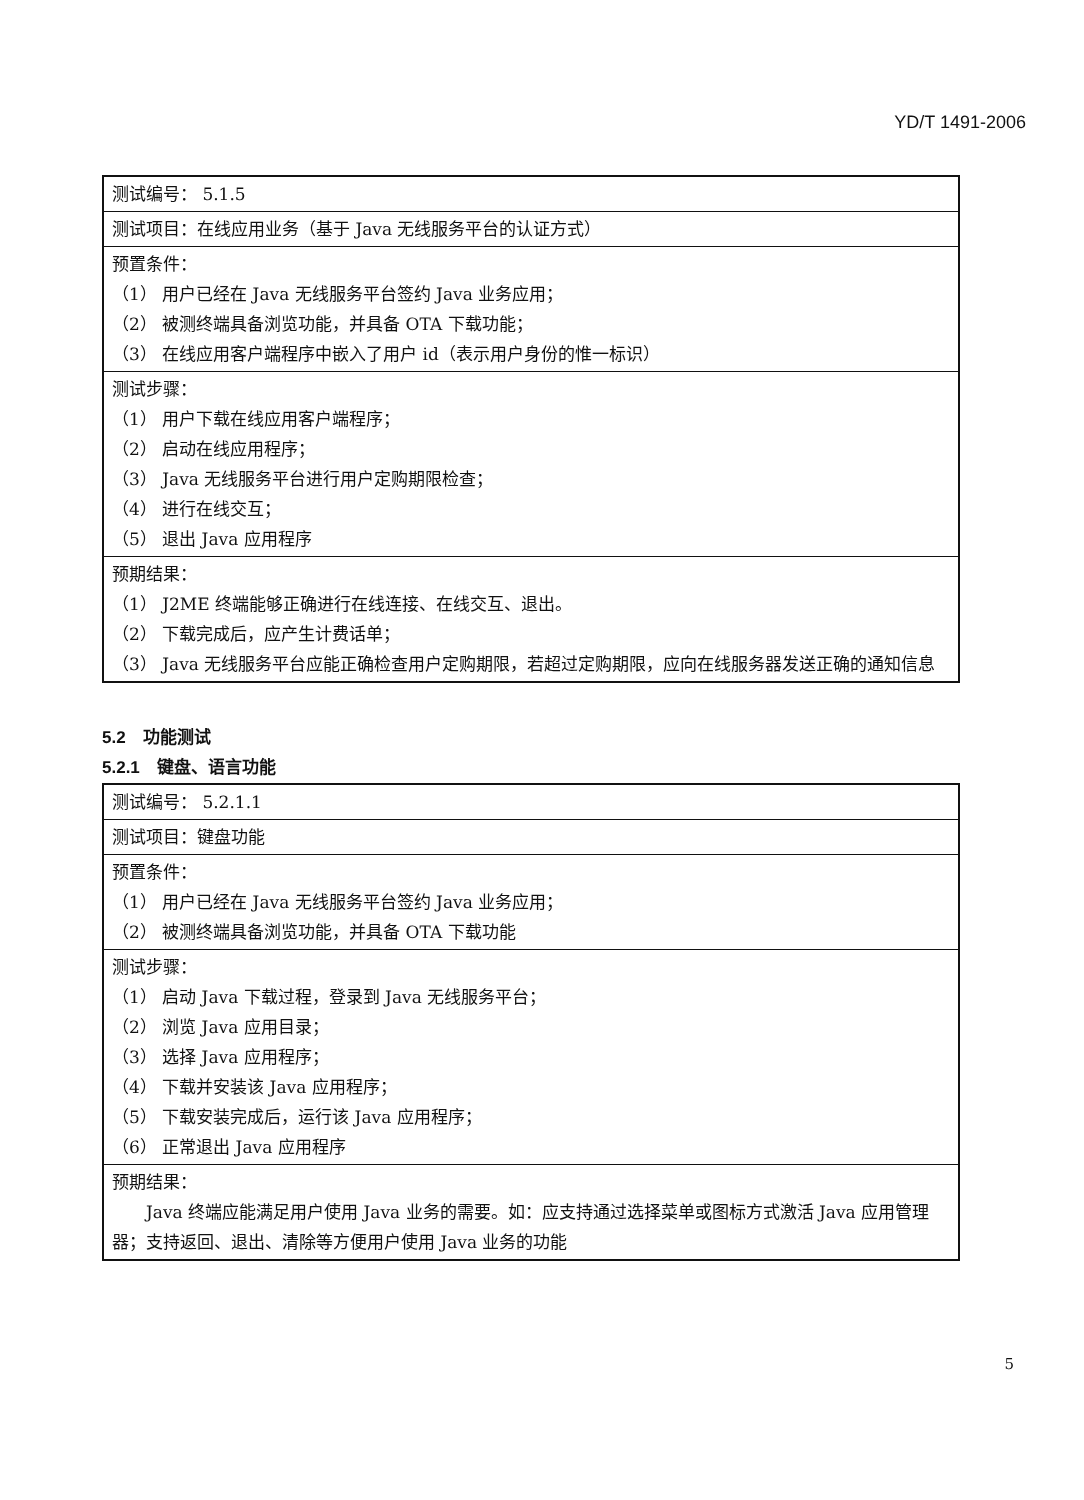YD/T 1491-2006
| 测试编号： 5.1.5 |
| 测试项目：在线应用业务（基于 Java 无线服务平台的认证方式） |
| 预置条件： （1） 用户已经在 Java 无线服务平台签约 Java 业务应用； （2） 被测终端具备浏览功能，并具备 OTA 下载功能； （3） 在线应用客户端程序中嵌入了用户 id（表示用户身份的惟一标识） |
| 测试步骤： （1） 用户下载在线应用客户端程序； （2） 启动在线应用程序； （3） Java 无线服务平台进行用户定购期限检查； （4） 进行在线交互； （5） 退出 Java 应用程序 |
| 预期结果： （1） J2ME 终端能够正确进行在线连接、在线交互、退出。 （2） 下载完成后，应产生计费话单； （3） Java 无线服务平台应能正确检查用户定购期限，若超过定购期限，应向在线服务器发送正确的通知信息 |
5.2　功能测试
5.2.1　键盘、语言功能
| 测试编号： 5.2.1.1 |
| 测试项目：键盘功能 |
| 预置条件： （1） 用户已经在 Java 无线服务平台签约 Java 业务应用； （2） 被测终端具备浏览功能，并具备 OTA 下载功能 |
| 测试步骤： （1） 启动 Java 下载过程，登录到 Java 无线服务平台； （2） 浏览 Java 应用目录； （3） 选择 Java 应用程序； （4） 下载并安装该 Java 应用程序； （5） 下载安装完成后，运行该 Java 应用程序； （6） 正常退出 Java 应用程序 |
| 预期结果： Java 终端应能满足用户使用 Java 业务的需要。如：应支持通过选择菜单或图标方式激活 Java 应用管理器；支持返回、退出、清除等方便用户使用 Java 业务的功能 |
5